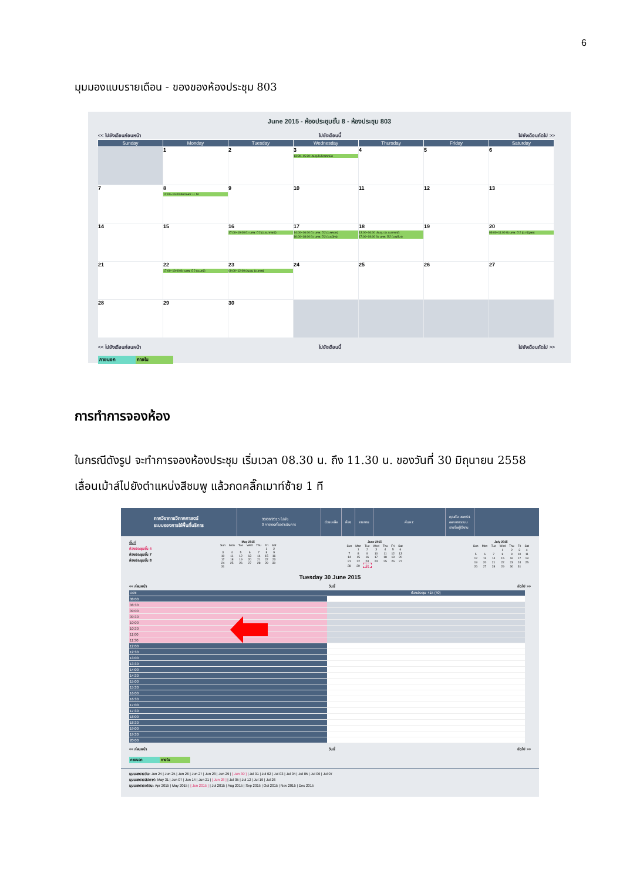6
มุมมองแบบรายเดือน - ของของห้องประชุม 803
June 2015 - ห้องประชุมชั้น 8 - ห้องประชุม 803
<< ไปยังเดือนก่อนหน้า ไปยังเดือนนี้ ไปยังเดือนถัดไป >>
| Sunday | Monday | Tuesday | Wednesday | Thursday | Friday | Saturday |
| --- | --- | --- | --- | --- | --- | --- |
| | 1 | 2 | 3 13:30~15:30 ประชุมไมโครเทคนิค | 4 | 5 | 6 |
| 7 | 8 12:00~16:00 สัมภาษณ์ ป. โท | 9 | 10 | 11 | 12 | 13 |
| 14 | 15 | 16 17:00~19:00 ติว นศพ. ปี 2 (อ.ธนากรณ์) | 17 14:00~16:00 ติว นศพ. ปี 2 (อ.พลอย) 16:00~18:00 ติว นศพ. ปี 2 (อ.ธนัศร) | 18 13:00~16:00 ประชุม (อ.ธนากรณ์) 17:00~19:00 ติว นศพ. ปี 2 (อ.ฤดีมา) | 19 | 20 09:00~11:00 ติว นศพ. ปี 2 (อ.ณัฐพล) |
| 21 | 22 17:00~19:00 ติว นศพ. ปี 2 (อ.มณี) | 23 09:00~12:00 ประชุม (อ.เกษร) | 24 | 25 | 26 | 27 |
| 28 | 29 | 30 | | | | |
<< ไปยังเดือนก่อนหน้า ไปยังเดือนนี้ ไปยังเดือนถัดไป >>
ภายนอก ภายใน
การทำการจองห้อง
ในกรณีดังรูป จะทำการจองห้องประชุม เริ่มเวลา 08.30 น. ถึง 11.30 น. ของวันที่ 30 มิถุนายน 2558
เลื่อนเม้าส์ไปยังตำแหน่งสีชมพู แล้วกดคลิ๊กเมาท์ซ้าย 1 ที
ภาควิชากายวิภาคศาสตร์
ระบบจองการใช้พื้นที่บริการ
30/06/2015 ไปยัง
0 การจองที่รอดำเนินการ
ช่วยเหลือ ห้อง รายงาน ค้นหา:
คุณคือ user01
ออกจากระบบ
รายชื่อผู้ใช้งาน
พื้นที่
ห้องประชุมชั้น 4
ห้องประชุมชั้น 7
ห้องประชุมชั้น 8
| May 2015 | | | | | | |
| Sun | Mon | Tue | Wed | Thu | Fri | Sat |
| | | | | | 1 | 2 |
| 3 | 4 | 5 | 6 | 7 | 8 | 9 |
| 10 | 11 | 12 | 13 | 14 | 15 | 16 |
| 17 | 18 | 19 | 20 | 21 | 22 | 23 |
| 24 | 25 | 26 | 27 | 28 | 29 | 30 |
| 31 | | | | | | |
| June 2015 | | | | | | |
| Sun | Mon | Tue | Wed | Thu | Fri | Sat |
| | 1 | 2 | 3 | 4 | 5 | 6 |
| 7 | 8 | 9 | 10 | 11 | 12 | 13 |
| 14 | 15 | 16 | 17 | 18 | 19 | 20 |
| 21 | 22 | 23 | 24 | 25 | 26 | 27 |
| 28 | 29 | 30 | | | | |
| July 2015 | | | | | | |
| Sun | Mon | Tue | Wed | Thu | Fri | Sat |
| | | | 1 | 2 | 3 | 4 |
| 5 | 6 | 7 | 8 | 9 | 10 | 11 |
| 12 | 13 | 14 | 15 | 16 | 17 | 18 |
| 19 | 20 | 21 | 22 | 23 | 24 | 25 |
| 26 | 27 | 28 | 29 | 30 | 31 | |
Tuesday 30 June 2015
<< ก่อนหน้า วันนี้ ถัดไป >>
| เวลา: | ห้องประชุม 415 (40) |
| 08:00 | |
| 08:30 | |
| 09:00 | |
| 09:30 | |
| 10:00 | |
| 10:30 | |
| 11:00 | |
| 11:30 | |
| 12:00 | |
| 12:30 | |
| 13:00 | |
| 13:30 | |
| 14:00 | |
| 14:30 | |
| 15:00 | |
| 15:30 | |
| 16:00 | |
| 16:30 | |
| 17:00 | |
| 17:30 | |
| 18:00 | |
| 18:30 | |
| 19:00 | |
| 19:30 | |
| 20:00 | |
<< ก่อนหน้า วันนี้ ถัดไป >>
ภายนอก ภายใน
มุมมองรายวัน: Jun 24 | Jun 25 | Jun 26 | Jun 27 | Jun 28 | Jun 29 | [ Jun 30 ] | Jul 01 | Jul 02 | Jul 03 | Jul 04 | Jul 05 | Jul 06 | Jul 07
มุมมองรายสัปดาห์: May 31 | Jun 07 | Jun 14 | Jun 21 | [ Jun 28 ] | Jul 05 | Jul 12 | Jul 19 | Jul 26
มุมมองรายเดือน: Apr 2015 | May 2015 | [ Jun 2015 ] | Jul 2015 | Aug 2015 | Sep 2015 | Oct 2015 | Nov 2015 | Dec 2015